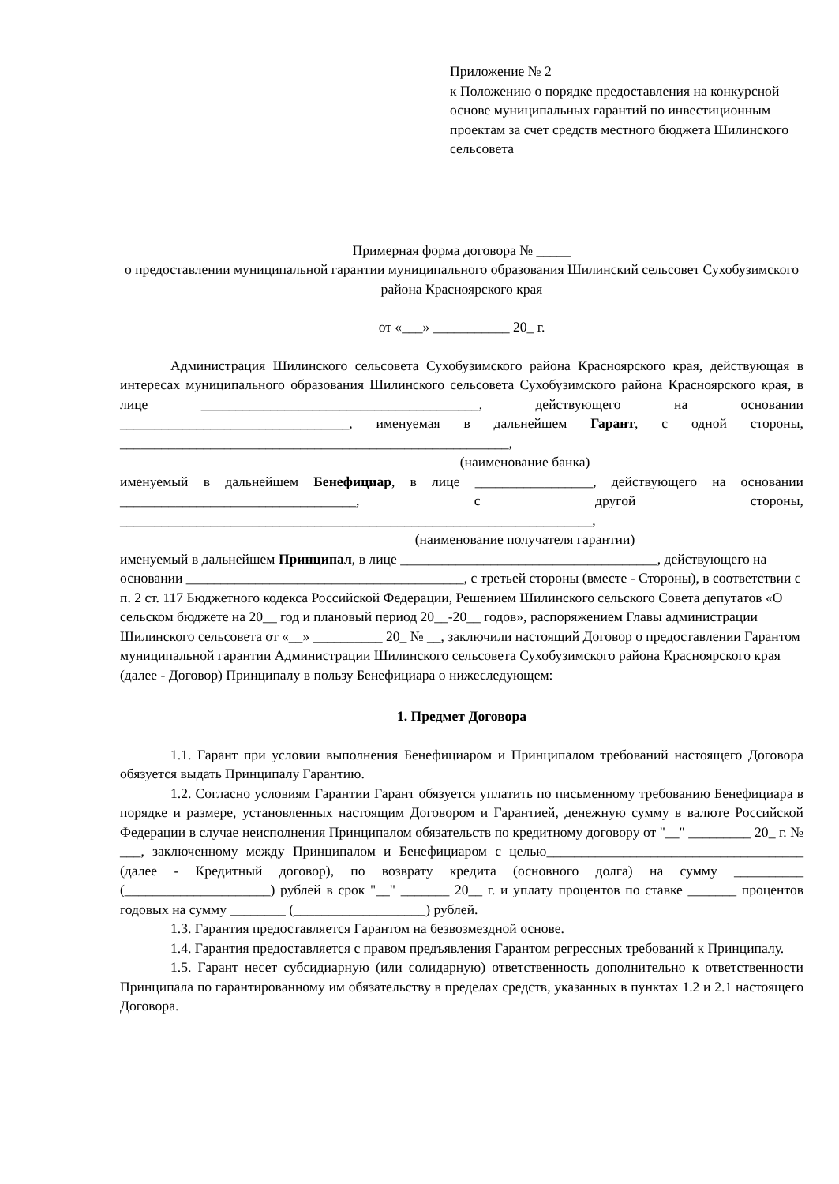Приложение № 2
к Положению о порядке предоставления на конкурсной основе муниципальных гарантий по инвестиционным проектам за счет средств местного бюджета Шилинского сельсовета
Примерная форма договора № _____
о предоставлении муниципальной гарантии муниципального образования Шилинский сельсовет Сухобузимского района Красноярского края
от «___» ___________ 20_ г.
Администрация Шилинского сельсовета Сухобузимского района Красноярского края, действующая в интересах муниципального образования Шилинского сельсовета Сухобузимского района Красноярского края, в лице ________________________________________, действующего на основании _________________________________, именуемая в дальнейшем Гарант, с одной стороны, ________________________________________________________,
(наименование банка)
именуемый в дальнейшем Бенефициар, в лице _________________, действующего на основании __________________________________, с другой стороны, ____________________________________________________________________,
(наименование получателя гарантии)
именуемый в дальнейшем Принципал, в лице _____________________________________, действующего на основании ________________________________________, с третьей стороны (вместе - Стороны), в соответствии с п. 2 ст. 117 Бюджетного кодекса Российской Федерации, Решением Шилинского сельского Совета депутатов «О сельском бюджете на 20__ год и плановый период 20__-20__ годов», распоряжением Главы администрации Шилинского сельсовета от «__» __________ 20_ № __, заключили настоящий Договор о предоставлении Гарантом муниципальной гарантии Администрации Шилинского сельсовета Сухобузимского района Красноярского края (далее - Договор) Принципалу в пользу Бенефициара о нижеследующем:
1. Предмет Договора
1.1. Гарант при условии выполнения Бенефициаром и Принципалом требований настоящего Договора обязуется выдать Принципалу Гарантию.
1.2. Согласно условиям Гарантии Гарант обязуется уплатить по письменному требованию Бенефициара в порядке и размере, установленных настоящим Договором и Гарантией, денежную сумму в валюте Российской Федерации в случае неисполнения Принципалом обязательств по кредитному договору от "__" _________ 20_ г. № ___, заключенному между Принципалом и Бенефициаром с целью_____________________________________ (далее - Кредитный договор), по возврату кредита (основного долга) на сумму __________ (_____________________) рублей в срок "__" _______ 20__ г. и уплату процентов по ставке _______ процентов годовых на сумму ________ (___________________) рублей.
1.3. Гарантия предоставляется Гарантом на безвозмездной основе.
1.4. Гарантия предоставляется с правом предъявления Гарантом регрессных требований к Принципалу.
1.5. Гарант несет субсидиарную (или солидарную) ответственность дополнительно к ответственности Принципала по гарантированному им обязательству в пределах средств, указанных в пунктах 1.2 и 2.1 настоящего Договора.